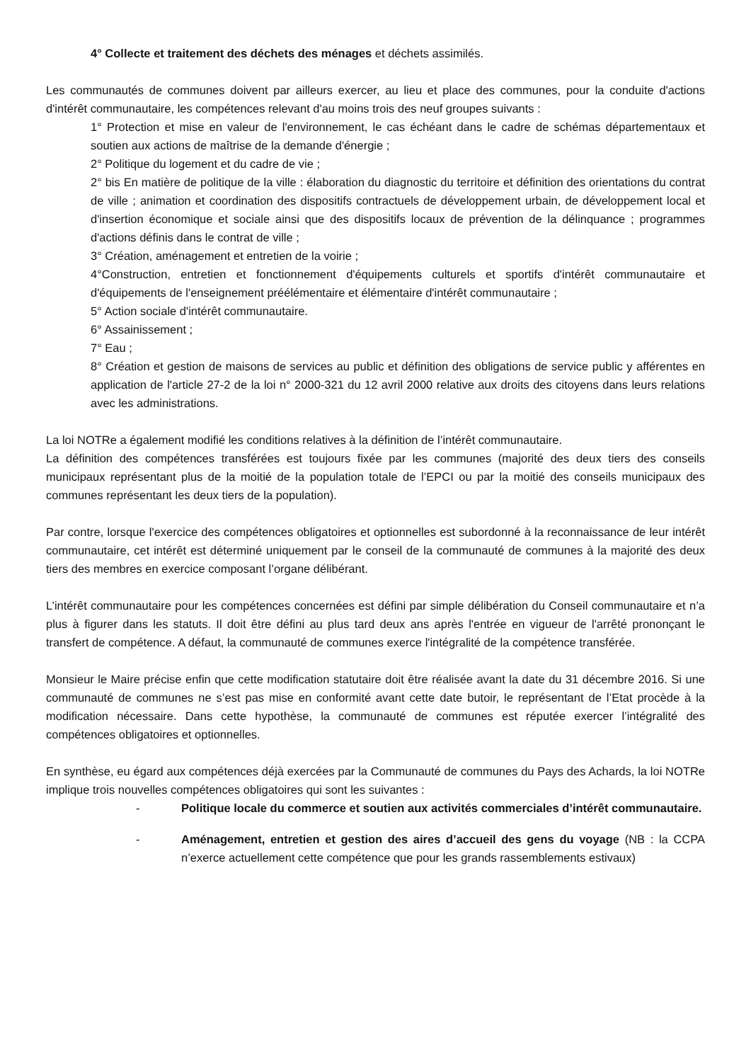4° Collecte et traitement des déchets des ménages et déchets assimilés.
Les communautés de communes doivent par ailleurs exercer, au lieu et place des communes, pour la conduite d'actions d'intérêt communautaire, les compétences relevant d'au moins trois des neuf groupes suivants :
1° Protection et mise en valeur de l'environnement, le cas échéant dans le cadre de schémas départementaux et soutien aux actions de maîtrise de la demande d'énergie ;
2° Politique du logement et du cadre de vie ;
2° bis En matière de politique de la ville : élaboration du diagnostic du territoire et définition des orientations du contrat de ville ; animation et coordination des dispositifs contractuels de développement urbain, de développement local et d'insertion économique et sociale ainsi que des dispositifs locaux de prévention de la délinquance ; programmes d'actions définis dans le contrat de ville ;
3° Création, aménagement et entretien de la voirie ;
4°Construction, entretien et fonctionnement d'équipements culturels et sportifs d'intérêt communautaire et d'équipements de l'enseignement préélémentaire et élémentaire d'intérêt communautaire ;
5° Action sociale d'intérêt communautaire.
6° Assainissement ;
7° Eau ;
8° Création et gestion de maisons de services au public et définition des obligations de service public y afférentes en application de l'article 27-2 de la loi n° 2000-321 du 12 avril 2000 relative aux droits des citoyens dans leurs relations avec les administrations.
La loi NOTRe a également modifié les conditions relatives à la définition de l’intérêt communautaire.
La définition des compétences transférées est toujours fixée par les communes (majorité des deux tiers des conseils municipaux représentant plus de la moitié de la population totale de l’EPCI ou par la moitié des conseils municipaux des communes représentant les deux tiers de la population).
Par contre, lorsque l'exercice des compétences obligatoires et optionnelles est subordonné à la reconnaissance de leur intérêt communautaire, cet intérêt est déterminé uniquement par le conseil de la communauté de communes à la majorité des deux tiers des membres en exercice composant l’organe délibérant.
L’intérêt communautaire pour les compétences concernées est défini par simple délibération du Conseil communautaire et n’a plus à figurer dans les statuts. Il doit être défini au plus tard deux ans après l'entrée en vigueur de l'arrêté prononçant le transfert de compétence. A défaut, la communauté de communes exerce l'intégralité de la compétence transférée.
Monsieur le Maire précise enfin que cette modification statutaire doit être réalisée avant la date du 31 décembre 2016. Si une communauté de communes ne s’est pas mise en conformité avant cette date butoir, le représentant de l’Etat procède à la modification nécessaire. Dans cette hypothèse, la communauté de communes est réputée exercer l’intégralité des compétences obligatoires et optionnelles.
En synthèse, eu égard aux compétences déjà exercées par la Communauté de communes du Pays des Achards, la loi NOTRe implique trois nouvelles compétences obligatoires qui sont les suivantes :
- Politique locale du commerce et soutien aux activités commerciales d’intérêt communautaire.
- Aménagement, entretien et gestion des aires d’accueil des gens du voyage (NB : la CCPA n’exerce actuellement cette compétence que pour les grands rassemblements estivaux)